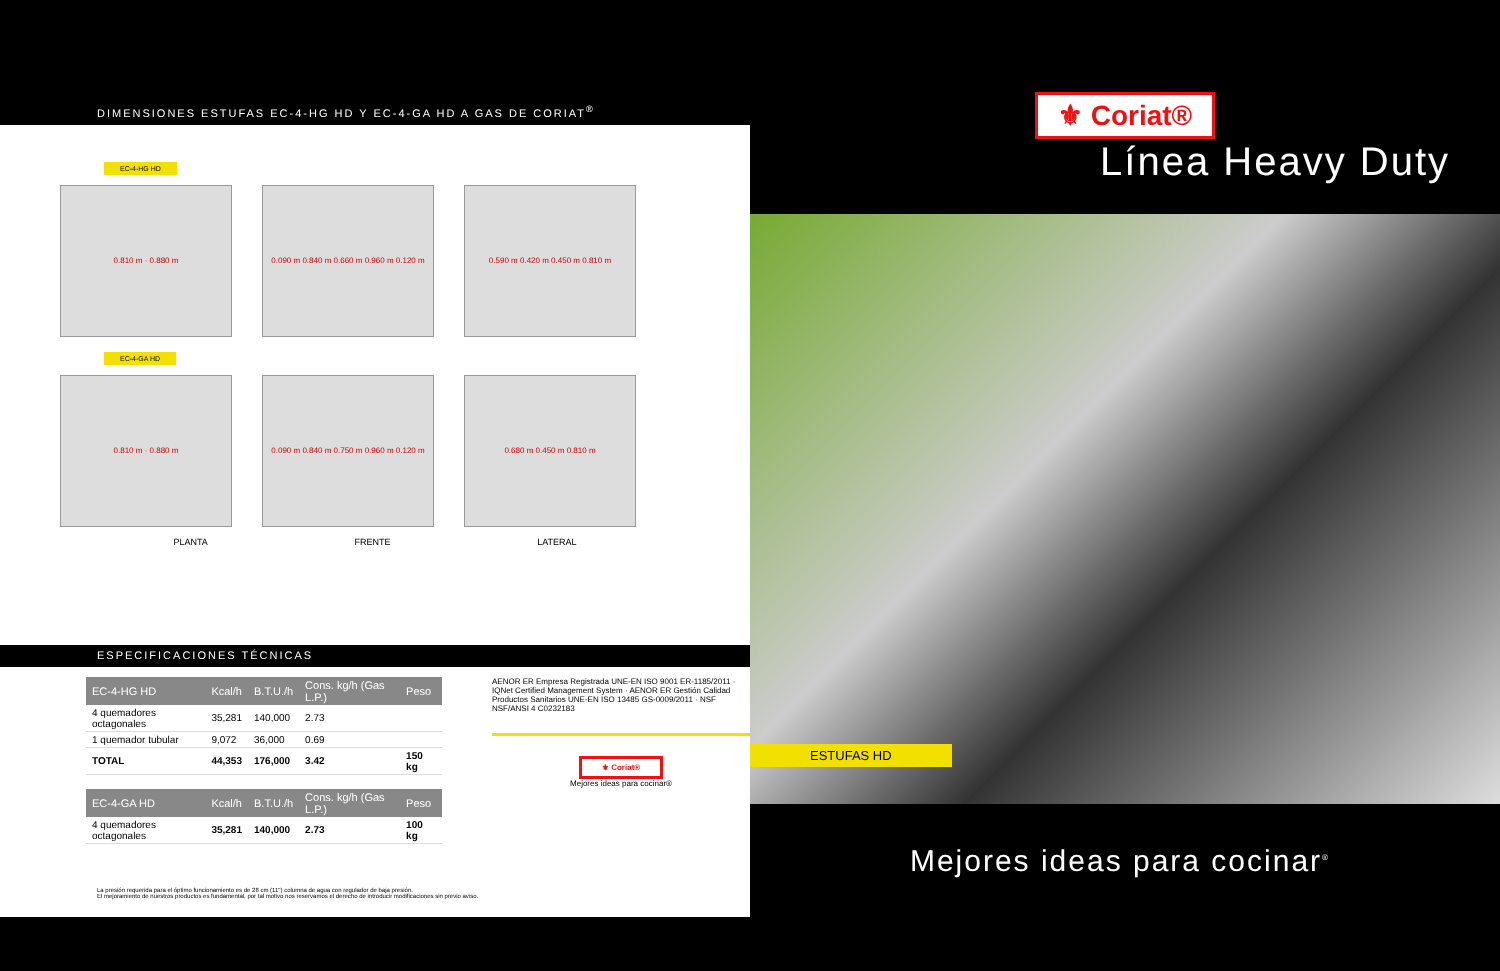DIMENSIONES ESTUFAS EC-4-HG HD Y EC-4-GA HD A GAS DE CORIAT<sup>®</sup>
EC-4-HG HD
0.810 m · 0.880 m 0.090 m 0.840 m 0.660 m 0.960 m 0.120 m
0.590 m 0.420 m 0.450 m 0.810 m
EC-4-GA HD
0.810 m · 0.880 m 0.090 m 0.840 m 0.750 m 0.960 m 0.120 m
0.680 m 0.450 m 0.810 m
PLANTA FRENTE LATERAL
ESPECIFICACIONES TÉCNICAS
| EC-4-HG HD | Kcal/h | B.T.U./h | Cons. kg/h (Gas L.P.) | Peso |
| --- | --- | --- | --- | --- |
| 4 quemadores octagonales | 35,281 | 140,000 | 2.73 | |
| 1 quemador tubular | 9,072 | 36,000 | 0.69 | |
| TOTAL | 44,353 | 176,000 | 3.42 | 150 kg |
| EC-4-GA HD | Kcal/h | B.T.U./h | Cons. kg/h (Gas L.P.) | Peso |
| --- | --- | --- | --- | --- |
| 4 quemadores octagonales | 35,281 | 140,000 | 2.73 | 100 kg |
AENOR ER Empresa Registrada UNE-EN ISO 9001 ER-1185/2011 · IQNet Certified Management System · AENOR ER Gestión Calidad Productos Sanitarios UNE-EN ISO 13485 GS-0009/2011 · NSF NSF/ANSI 4 C0232183
⚜ Coriat®
Mejores ideas para cocinar®
La presión requerida para el óptimo funcionamiento es de 28 cm (11") columna de agua con regulador de baja presión.
El mejoramiento de nuestros productos es fundamental, por tal motivo nos reservamos el derecho de introducir modificaciones sin previo aviso.
⚜ Coriat®
Línea Heavy Duty
ESTUFAS HD
Mejores ideas para cocinar<sup>®</sup>